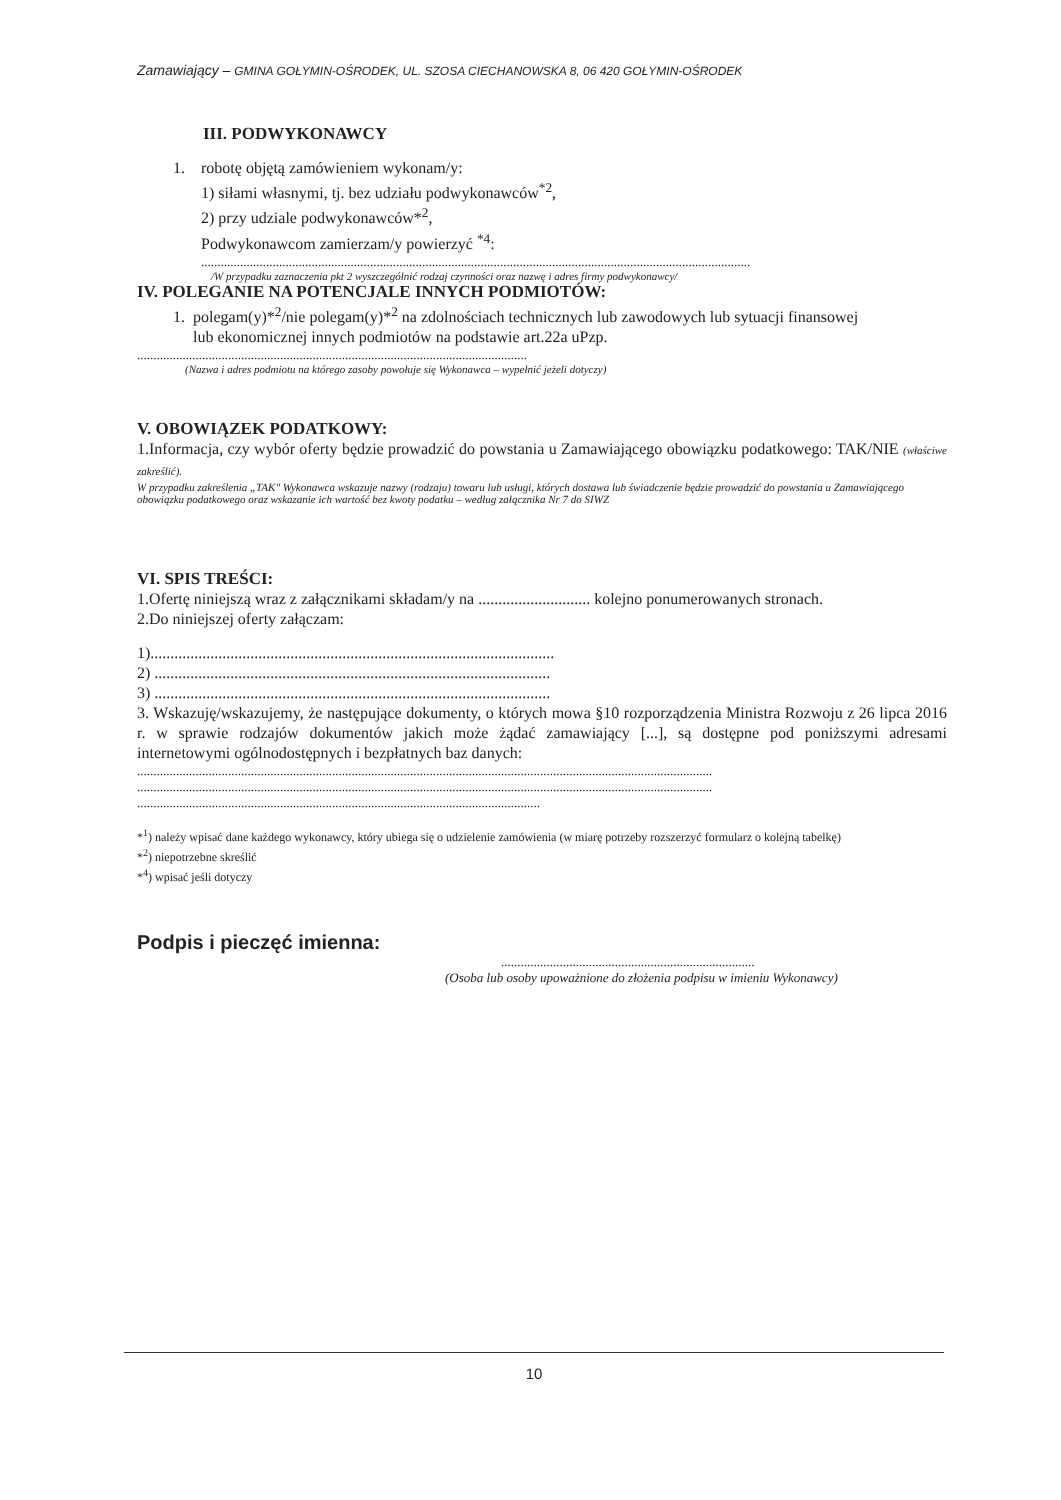Zamawiający – GMINA GOŁYMIN-OŚRODEK, UL. SZOSA CIECHANOWSKA 8, 06 420 GOŁYMIN-OŚRODEK
III. PODWYKONAWCY
1. robotę objętą zamówieniem wykonam/y:
1) siłami własnymi, tj. bez udziału podwykonawców<sup>*2</sup>,
2) przy udziale podwykonawców*<sup>2</sup>,
Podwykonawcom zamierzam/y powierzyć <sup>*4</sup>:
.........................................................................................................................................................................
/W przypadku zaznaczenia pkt 2 wyszczególnić rodzaj czynności oraz nazwę i adres firmy podwykonawcy/
IV. POLEGANIE NA POTENCJALE INNYCH PODMIOTÓW:
1. polegam(y)*<sup>2</sup>/nie polegam(y)*<sup>2</sup> na zdolnościach technicznych lub zawodowych lub sytuacji finansowej
lub ekonomicznej innych podmiotów na podstawie art.22a uPzp.
........................................................................................................................
(Nazwa i adres podmiotu na którego zasoby powołuje się Wykonawca – wypełnić jeżeli dotyczy)
V. OBOWIĄZEK PODATKOWY:
1.Informacja, czy wybór oferty będzie prowadzić do powstania u Zamawiającego obowiązku podatkowego: TAK/NIE (właściwe zakreślić).
W przypadku zakreślenia „TAK" Wykonawca wskazuje nazwy (rodzaju) towaru lub usługi, których dostawa lub świadczenie będzie prowadzić do powstania u Zamawiającego obowiązku podatkowego oraz wskazanie ich wartość bez kwoty podatku – według załącznika Nr 7 do SIWZ
VI. SPIS TREŚCI:
1.Ofertę niniejszą wraz z załącznikami składam/y na ............................ kolejno ponumerowanych stronach.
2.Do niniejszej oferty załączam:
1).....................................................................................................
2) ...................................................................................................
3) ...................................................................................................
3. Wskazuję/wskazujemy, że następujące dokumenty, o których mowa §10 rozporządzenia Ministra Rozwoju z 26 lipca 2016 r. w sprawie rodzajów dokumentów jakich może żądać zamawiający [...], są dostępne pod poniższymi adresami internetowymi ogólnodostępnych i bezpłatnych baz danych:
.................................................................................................................................................................................
.................................................................................................................................................................................
............................................................................................................................
*<sup>1</sup>) należy wpisać dane każdego wykonawcy, który ubiega się o udzielenie zamówienia (w miarę potrzeby rozszerzyć formularz o kolejną tabelkę)
*<sup>2</sup>) niepotrzebne skreślić
*<sup>4</sup>) wpisać jeśli dotyczy
Podpis i pieczęć imienna:
..............................................................................
(Osoba lub osoby upoważnione do złożenia podpisu w imieniu Wykonawcy)
10